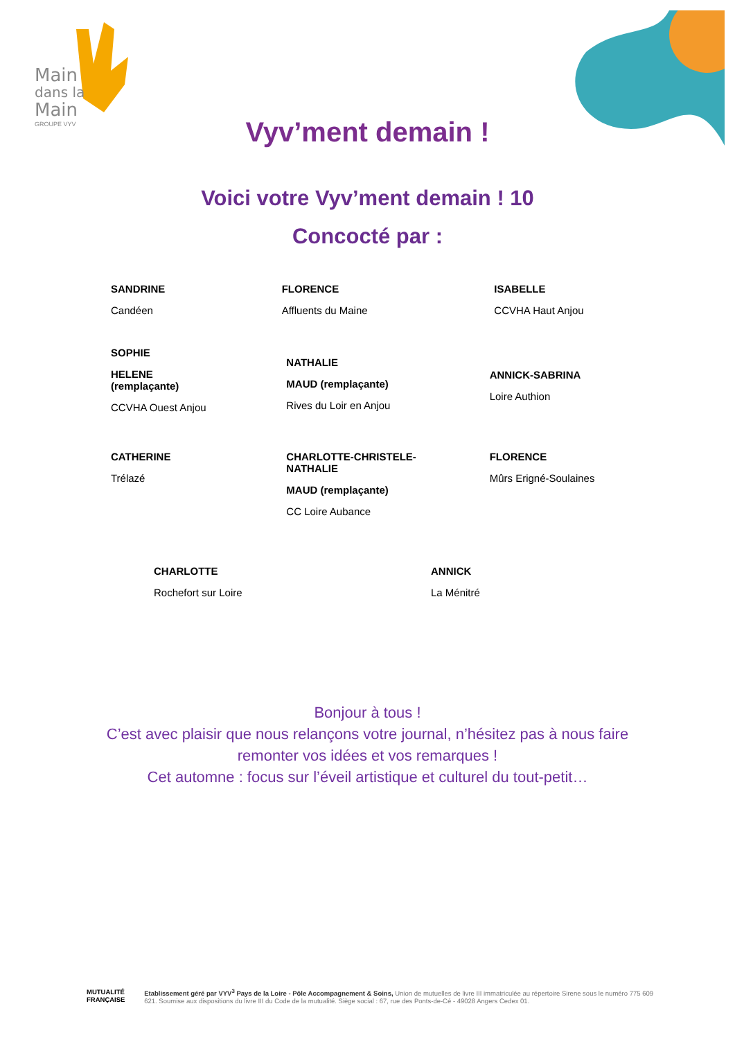Main
dans la
Main
GROUPE VYV
Vyv’ment demain !
Voici votre Vyv’ment demain ! 10
Concocté par :
SANDRINE
Candéen
FLORENCE
Affluents du Maine
ISABELLE
CCVHA Haut Anjou
SOPHIE
HELENE
(remplaçante)
CCVHA Ouest Anjou
NATHALIE
MAUD (remplaçante)
Rives du Loir en Anjou
ANNICK-SABRINA
Loire Authion
CATHERINE
Trélazé
CHARLOTTE-CHRISTELE-NATHALIE
MAUD (remplaçante)
CC Loire Aubance
FLORENCE
Mûrs Erigné-Soulaines
CHARLOTTE
Rochefort sur Loire
ANNICK
La Ménitré
Bonjour à tous !
C’est avec plaisir que nous relançons votre journal, n’hésitez pas à nous faire
remonter vos idées et vos remarques !
Cet automne : focus sur l’éveil artistique et culturel du tout-petit…
MUTUALITÉ FRANÇAISE Etablissement géré par VYV<sup>3</sup> Pays de la Loire - Pôle Accompagnement & Soins, Union de mutuelles de livre III immatriculée au répertoire Sirene sous le numéro 775 609 621. Soumise aux dispositions du livre III du Code de la mutualité. Siège social : 67, rue des Ponts-de-Cé - 49028 Angers Cedex 01.